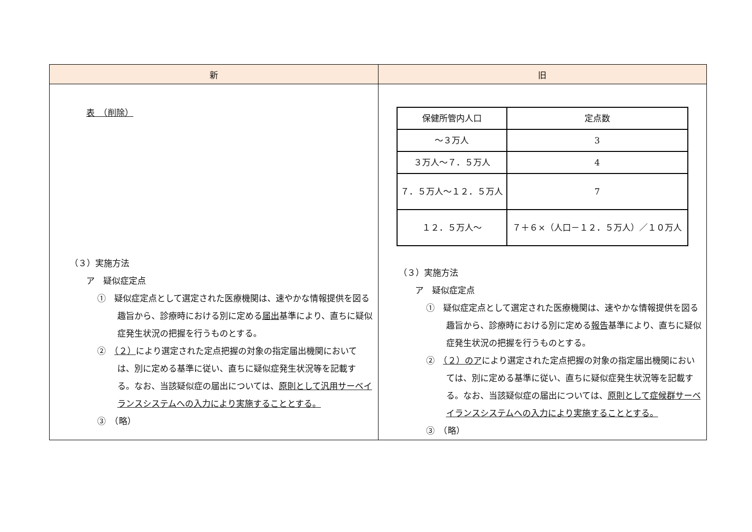| 新 | 旧 |
| --- | --- |
| 表 （削除） （３）実施方法 ア 疑似症定点 ① 疑似症定点として選定された医療機関は、速やかな情報提供を図る趣旨から、診療時における別に定める 届出 基準により、直ちに疑似症発生状況の把握を行うものとする。 ② （２） により選定された定点把握の対象の指定届出機関においては、別に定める基準に従い、直ちに疑似症発生状況等を記載する。なお、当該疑似症の届出については、 原則として汎用サーベイランスシステムへの入力により実施することとする。 ③ （略） | / 保健所管内人口 / 定点数 / / ～３万人 / 3 / / ３万人～７．５万人 / 4 / / ７．５万人～１２．５万人 / 7 / / １２．５万人～ / ７＋６×（人口－１２．５万人）／１０万人 / （３）実施方法 ア 疑似症定点 ① 疑似症定点として選定された医療機関は、速やかな情報提供を図る趣旨から、診療時における別に定める 報告 基準により、直ちに疑似症発生状況の把握を行うものとする。 ② （２）のア により選定された定点把握の対象の指定届出機関においては、別に定める基準に従い、直ちに疑似症発生状況等を記載する。なお、当該疑似症の届出については、 原則として症候群サーベイランスシステムへの入力により実施することとする。 ③ （略） |